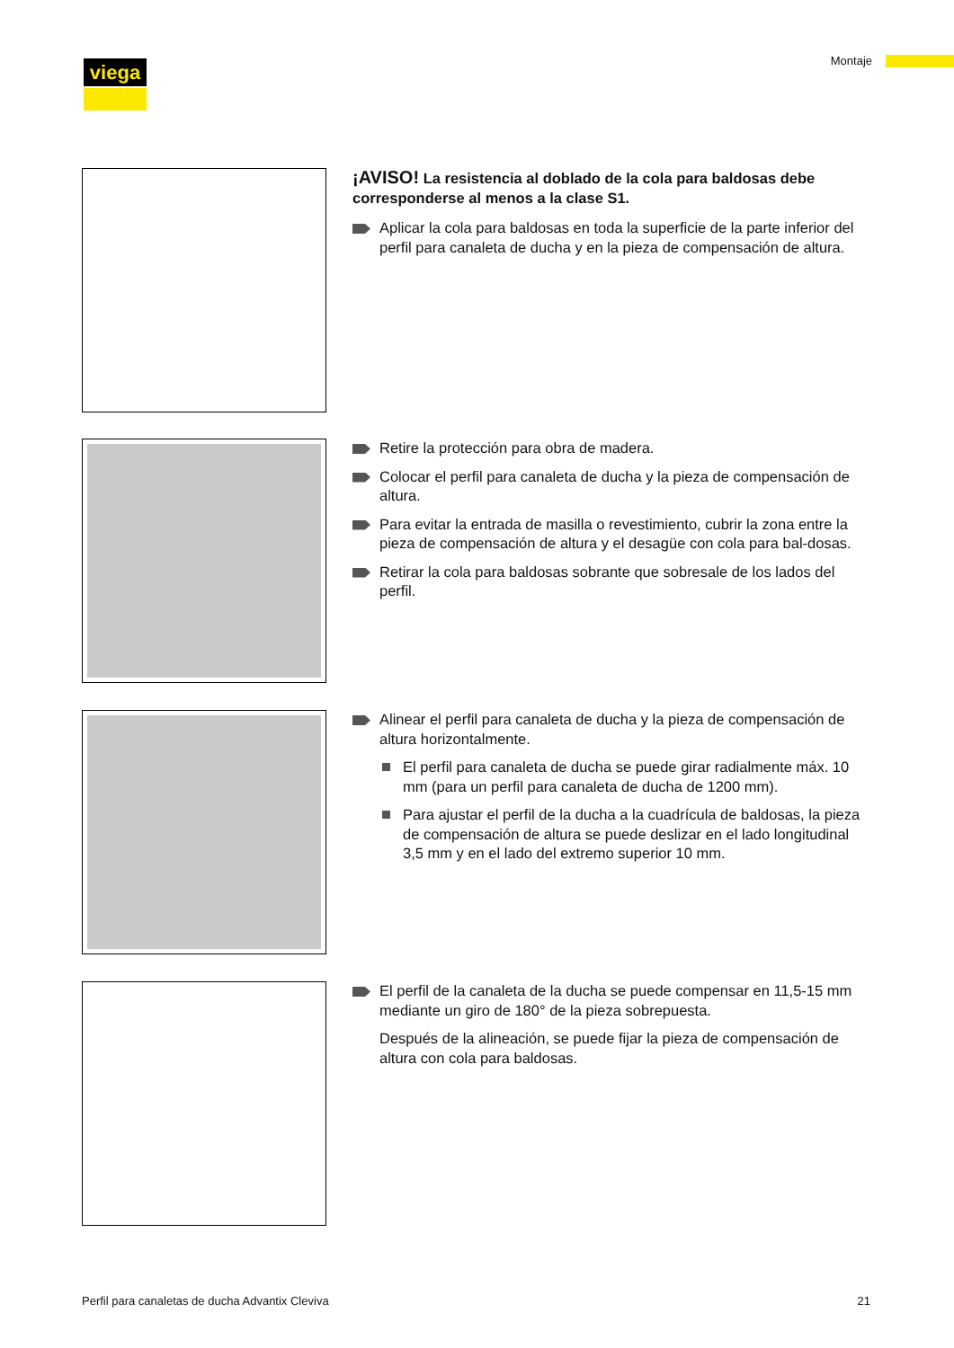viega Montaje
¡AVISO! La resistencia al doblado de la cola para baldosas debe corresponderse al menos a la clase S1.
Aplicar la cola para baldosas en toda la superficie de la parte inferior del perfil para canaleta de ducha y en la pieza de compensación de altura.
Retire la protección para obra de madera.
Colocar el perfil para canaleta de ducha y la pieza de compensación de altura.
Para evitar la entrada de masilla o revestimiento, cubrir la zona entre la pieza de compensación de altura y el desagüe con cola para bal-dosas.
Retirar la cola para baldosas sobrante que sobresale de los lados del perfil.
Alinear el perfil para canaleta de ducha y la pieza de compensación de altura horizontalmente.
El perfil para canaleta de ducha se puede girar radialmente máx. 10 mm (para un perfil para canaleta de ducha de 1200 mm).
Para ajustar el perfil de la ducha a la cuadrícula de baldosas, la pieza de compensación de altura se puede deslizar en el lado longitudinal 3,5 mm y en el lado del extremo superior 10 mm.
El perfil de la canaleta de la ducha se puede compensar en 11,5-15 mm mediante un giro de 180° de la pieza sobrepuesta.
Después de la alineación, se puede fijar la pieza de compensación de altura con cola para baldosas.
Perfil para canaletas de ducha Advantix Cleviva 21